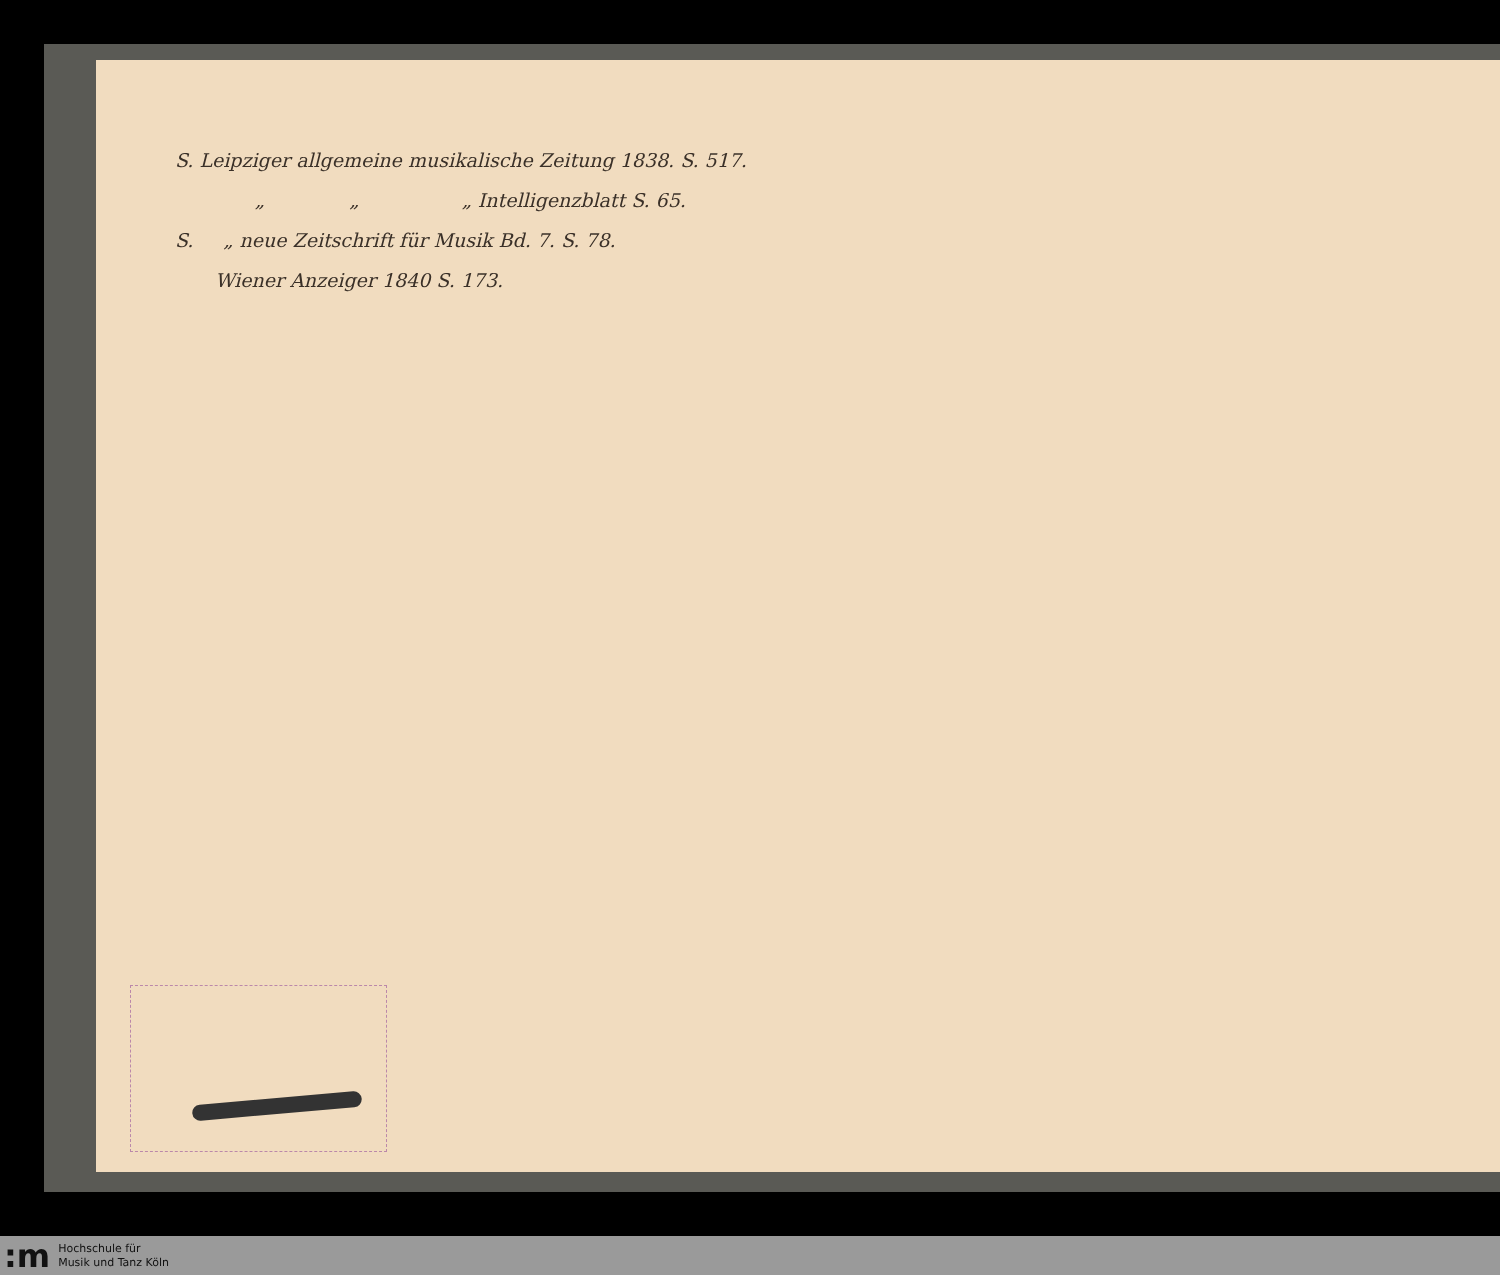S. Leipziger allgemeine musikalische Zeitung 1838. S. 517.
„ „ „ Intelligenzblatt S. 65.
S. „ neue Zeitschrift für Musik Bd. 7. S. 78.
Wiener Anzeiger 1840 S. 173.
:m
Hochschule für
Musik und Tanz Köln